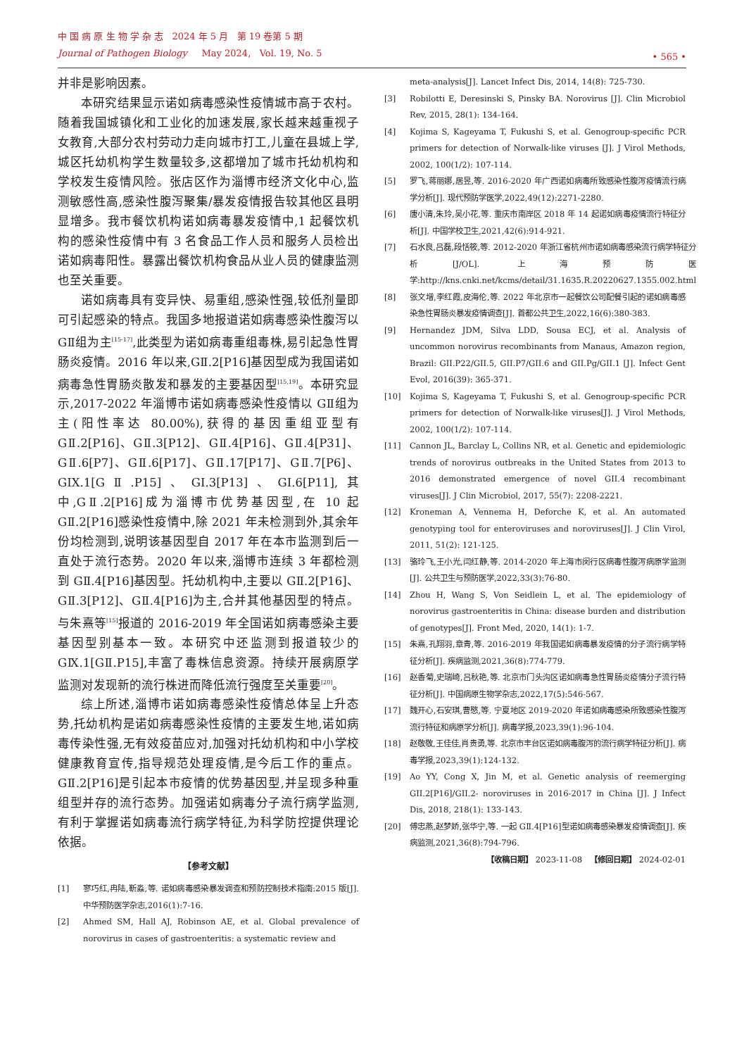中 国 病 原 生 物 学 杂 志 2024 年 5 月 第 19 卷第 5 期
Journal of Pathogen Biology May 2024, Vol. 19, No. 5
• 565 •
并非是影响因素。
本研究结果显示诺如病毒感染性疫情城市高于农村。随着我国城镇化和工业化的加速发展,家长越来越重视子女教育,大部分农村劳动力走向城市打工,儿童在县城上学,城区托幼机构学生数量较多,这都增加了城市托幼机构和学校发生疫情风险。张店区作为淄博市经济文化中心,监测敏感性高,感染性腹泻聚集/暴发疫情报告较其他区县明显增多。我市餐饮机构诺如病毒暴发疫情中,1 起餐饮机构的感染性疫情中有 3 名食品工作人员和服务人员检出诺如病毒阳性。暴露出餐饮机构食品从业人员的健康监测也至关重要。
诺如病毒具有变异快、易重组,感染性强,较低剂量即可引起感染的特点。我国多地报道诺如病毒感染性腹泻以 GⅡ组为主<sup>[15-17]</sup>,此类型为诺如病毒重组毒株,易引起急性胃肠炎疫情。2016 年以来,GⅡ.2[P16]基因型成为我国诺如病毒急性胃肠炎散发和暴发的主要基因型<sup>[15,19]</sup>。本研究显示,2017-2022 年淄博市诺如病毒感染性疫情以 GⅡ组为主(阳性率达 80.00%),获得的基因重组亚型有 GⅡ.2[P16]、GⅡ.3[P12]、GⅡ.4[P16]、GⅡ.4[P31]、GⅡ.6[P7]、GⅡ.6[P17]、GⅡ.17[P17]、GⅡ.7[P6]、GIX.1[GⅡ.P15]、GI.3[P13]、GI.6[P11],其中,GⅡ.2[P16]成为淄博市优势基因型,在 10 起 GⅡ.2[P16]感染性疫情中,除 2021 年未检测到外,其余年份均检测到,说明该基因型自 2017 年在本市监测到后一直处于流行态势。2020 年以来,淄博市连续 3 年都检测到 GⅡ.4[P16]基因型。托幼机构中,主要以 GⅡ.2[P16]、GⅡ.3[P12]、GⅡ.4[P16]为主,合并其他基因型的特点。与朱熹等<sup>[15]</sup>报道的 2016-2019 年全国诺如病毒感染主要基因型别基本一致。本研究中还监测到报道较少的 GⅨ.1[GⅡ.P15],丰富了毒株信息资源。持续开展病原学监测对发现新的流行株进而降低流行强度至关重要<sup>[20]</sup>。
综上所述,淄博市诺如病毒感染性疫情总体呈上升态势,托幼机构是诺如病毒感染性疫情的主要发生地,诺如病毒传染性强,无有效疫苗应对,加强对托幼机构和中小学校健康教育宣传,指导规范处理疫情,是今后工作的重点。GⅡ.2[P16]是引起本市疫情的优势基因型,并呈现多种重组型并存的流行态势。加强诺如病毒分子流行病学监测,有利于掌握诺如病毒流行病学特征,为科学防控提供理论依据。
【参考文献】
[1] 寥巧红,冉陆,靳淼,等. 诺如病毒感染暴发调查和预防控制技术指南:2015 版[J]. 中华预防医学杂志,2016(1):7-16.
[2] Ahmed SM, Hall AJ, Robinson AE, et al. Global prevalence of norovirus in cases of gastroenteritis: a systematic review and
meta-analysis[J]. Lancet Infect Dis, 2014, 14(8): 725-730.
[3] Robilotti E, Deresinski S, Pinsky BA. Norovirus [J]. Clin Microbiol Rev, 2015, 28(1): 134-164.
[4] Kojima S, Kageyama T, Fukushi S, et al. Genogroup-specific PCR primers for detection of Norwalk-like viruses [J]. J Virol Methods, 2002, 100(1/2): 107-114.
[5] 罗飞,蒋丽娜,居昱,等. 2016-2020 年广西诺如病毒所致感染性腹泻疫情流行病学分析[J]. 现代预防学医学,2022,49(12):2271-2280.
[6] 唐小清,朱玲,吴小花,等. 重庆市南岸区 2018 年 14 起诺如病毒疫情流行特征分析[J]. 中国学校卫生,2021,42(6):914-921.
[7] 石水良,吕磊,段恬筱,等. 2012-2020 年浙江省杭州市诺如病毒感染流行病学特征分析[J/OL]. 上海预防医学:http://kns.cnki.net/kcms/detail/31.1635.R.20220627.1355.002.html
[8] 张文增,李红霞,皮海伦,等. 2022 年北京市一起餐饮公司配餐引起的诺如病毒感染急性胃肠炎暴发疫情调查[J]. 首都公共卫生,2022,16(6):380-383.
[9] Hernandez JDM, Silva LDD, Sousa ECJ, et al. Analysis of uncommon norovirus recombinants from Manaus, Amazon region, Brazil: GII.P22/GII.5, GII.P7/GII.6 and GII.Pg/GII.1 [J]. Infect Gent Evol, 2016(39): 365-371.
[10] Kojima S, Kageyama T, Fukushi S, et al. Genogroup-specific PCR primers for detection of Norwalk-like viruses[J]. J Virol Methods, 2002, 100(1/2): 107-114.
[11] Cannon JL, Barclay L, Collins NR, et al. Genetic and epidemiologic trends of norovirus outbreaks in the United States from 2013 to 2016 demonstrated emergence of novel GII.4 recombinant viruses[J]. J Clin Microbiol, 2017, 55(7): 2208-2221.
[12] Kroneman A, Vennema H, Deforche K, et al. An automated genotyping tool for enteroviruses and noroviruses[J]. J Clin Virol, 2011, 51(2): 121-125.
[13] 骆玲飞,王小光,闫红静,等. 2014-2020 年上海市闵行区病毒性腹泻病原学监测[J]. 公共卫生与预防医学,2022,33(3):76-80.
[14] Zhou H, Wang S, Von Seidlein L, et al. The epidemiology of norovirus gastroenteritis in China: disease burden and distribution of genotypes[J]. Front Med, 2020, 14(1): 1-7.
[15] 朱熹,孔翔羽,章青,等. 2016-2019 年我国诺如病毒暴发疫情的分子流行病学特征分析[J]. 疾病监测,2021,36(8):774-779.
[16] 赵香菊,史瑞崎,吕秋艳,等. 北京市门头沟区诺如病毒急性胃肠炎疫情分子流行特征分析[J]. 中国病原生物学杂志,2022,17(5):546-567.
[17] 魏开心,石安琪,曹愍,等. 宁夏地区 2019-2020 年诺如病毒感染所致感染性腹泻流行特征和病原学分析[J]. 病毒学报,2023,39(1):96-104.
[18] 赵敬敬,王佳佳,肖贵勇,等. 北京市丰台区诺如病毒腹泻的流行病学特征分析[J]. 病毒学报,2023,39(1):124-132.
[19] Ao YY, Cong X, Jin M, et al. Genetic analysis of reemerging GII.2[P16]/GII.2- noroviruses in 2016-2017 in China [J]. J Infect Dis, 2018, 218(1): 133-143.
[20] 傅忠燕,赵梦娇,张华宁,等. 一起 GⅡ.4[P16]型诺如病毒感染暴发疫情调查[J]. 疾病监测,2021,36(8):794-796.
【收稿日期】 2023-11-08 【修回日期】 2024-02-01